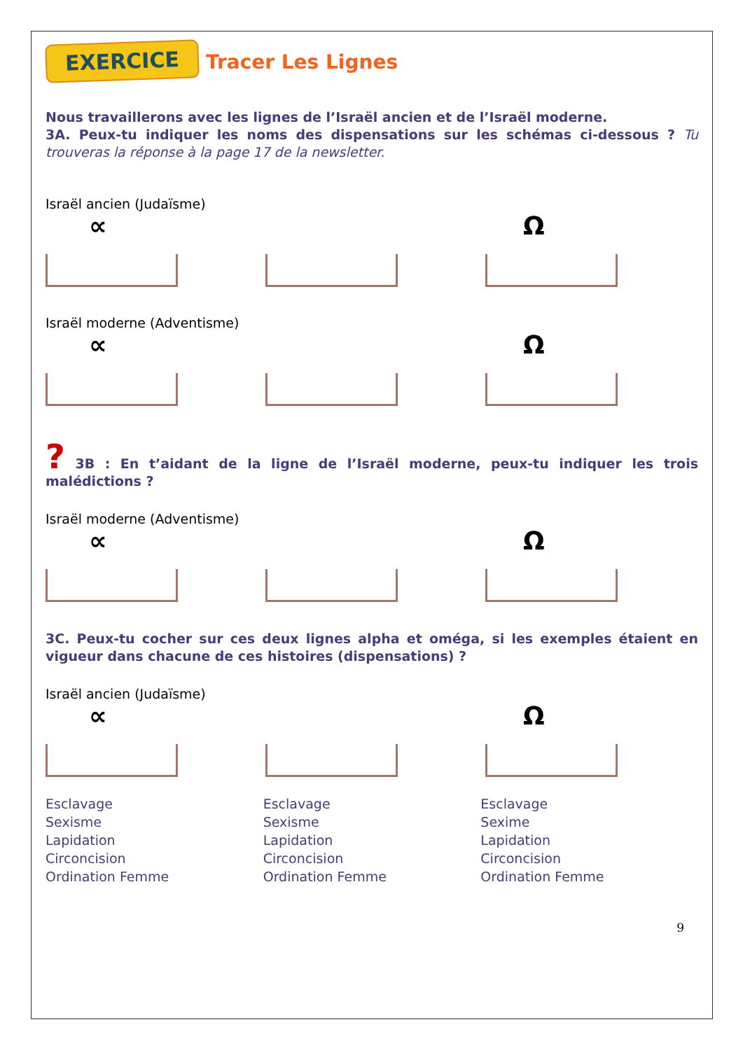EXERCICE Tracer Les Lignes
Nous travaillerons avec les lignes de l’Israël ancien et de l’Israël moderne.
3A. Peux-tu indiquer les noms des dispensations sur les schémas ci-dessous ? Tu trouveras la réponse à la page 17 de la newsletter.
Israël ancien (Judaïsme)
∝ Ω
Israël moderne (Adventisme)
∝ Ω
? 3B : En t’aidant de la ligne de l’Israël moderne, peux-tu indiquer les trois malédictions ?
Israël moderne (Adventisme)
∝ Ω
3C. Peux-tu cocher sur ces deux lignes alpha et oméga, si les exemples étaient en vigueur dans chacune de ces histoires (dispensations) ?
Israël ancien (Judaïsme)
∝ Ω
Esclavage
Sexisme
Lapidation
Circoncision
Ordination Femme
Esclavage
Sexisme
Lapidation
Circoncision
Ordination Femme
Esclavage
Sexime
Lapidation
Circoncision
Ordination Femme
9